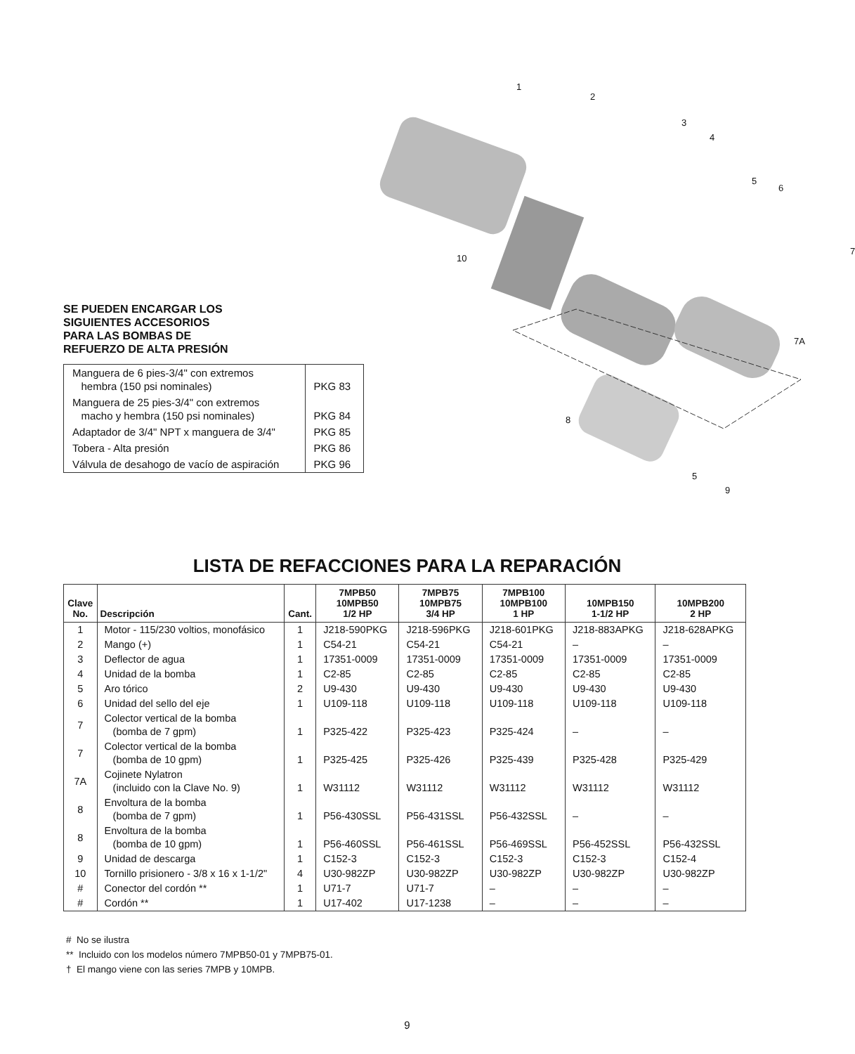SE PUEDEN ENCARGAR LOS
SIGUIENTES ACCESORIOS
PARA LAS BOMBAS DE
REFUERZO DE ALTA PRESIÓN
| Manguera de 6 pies-3/4" con extremos hembra (150 psi nominales) | PKG 83 |
| Manguera de 25 pies-3/4" con extremos macho y hembra (150 psi nominales) | PKG 84 |
| Adaptador de 3/4" NPT x manguera de 3/4" | PKG 85 |
| Tobera - Alta presión | PKG 86 |
| Válvula de desahogo de vacío de aspiración | PKG 96 |
1
2
3
4
5
6
10
7
7A
8
5
9
LISTA DE REFACCIONES PARA LA REPARACIÓN
| Clave No. | Descripción | Cant. | 7MPB50 10MPB50 1/2 HP | 7MPB75 10MPB75 3/4 HP | 7MPB100 10MPB100 1 HP | 10MPB150 1-1/2 HP | 10MPB200 2 HP |
| --- | --- | --- | --- | --- | --- | --- | --- |
| 1 | Motor - 115/230 voltios, monofásico | 1 | J218-590PKG | J218-596PKG | J218-601PKG | J218-883APKG | J218-628APKG |
| 2 | Mango (+) | 1 | C54-21 | C54-21 | C54-21 | – | – |
| 3 | Deflector de agua | 1 | 17351-0009 | 17351-0009 | 17351-0009 | 17351-0009 | 17351-0009 |
| 4 | Unidad de la bomba | 1 | C2-85 | C2-85 | C2-85 | C2-85 | C2-85 |
| 5 | Aro tórico | 2 | U9-430 | U9-430 | U9-430 | U9-430 | U9-430 |
| 6 | Unidad del sello del eje | 1 | U109-118 | U109-118 | U109-118 | U109-118 | U109-118 |
| 7 | Colector vertical de la bomba (bomba de 7 gpm) | 1 | P325-422 | P325-423 | P325-424 | – | – |
| 7 | Colector vertical de la bomba (bomba de 10 gpm) | 1 | P325-425 | P325-426 | P325-439 | P325-428 | P325-429 |
| 7A | Cojinete Nylatron (incluido con la Clave No. 9) | 1 | W31112 | W31112 | W31112 | W31112 | W31112 |
| 8 | Envoltura de la bomba (bomba de 7 gpm) | 1 | P56-430SSL | P56-431SSL | P56-432SSL | – | – |
| 8 | Envoltura de la bomba (bomba de 10 gpm) | 1 | P56-460SSL | P56-461SSL | P56-469SSL | P56-452SSL | P56-432SSL |
| 9 | Unidad de descarga | 1 | C152-3 | C152-3 | C152-3 | C152-3 | C152-4 |
| 10 | Tornillo prisionero - 3/8 x 16 x 1-1/2" | 4 | U30-982ZP | U30-982ZP | U30-982ZP | U30-982ZP | U30-982ZP |
| # | Conector del cordón ** | 1 | U71-7 | U71-7 | – | – | – |
| # | Cordón ** | 1 | U17-402 | U17-1238 | – | – | – |
# No se ilustra
** Incluido con los modelos número 7MPB50-01 y 7MPB75-01.
† El mango viene con las series 7MPB y 10MPB.
9